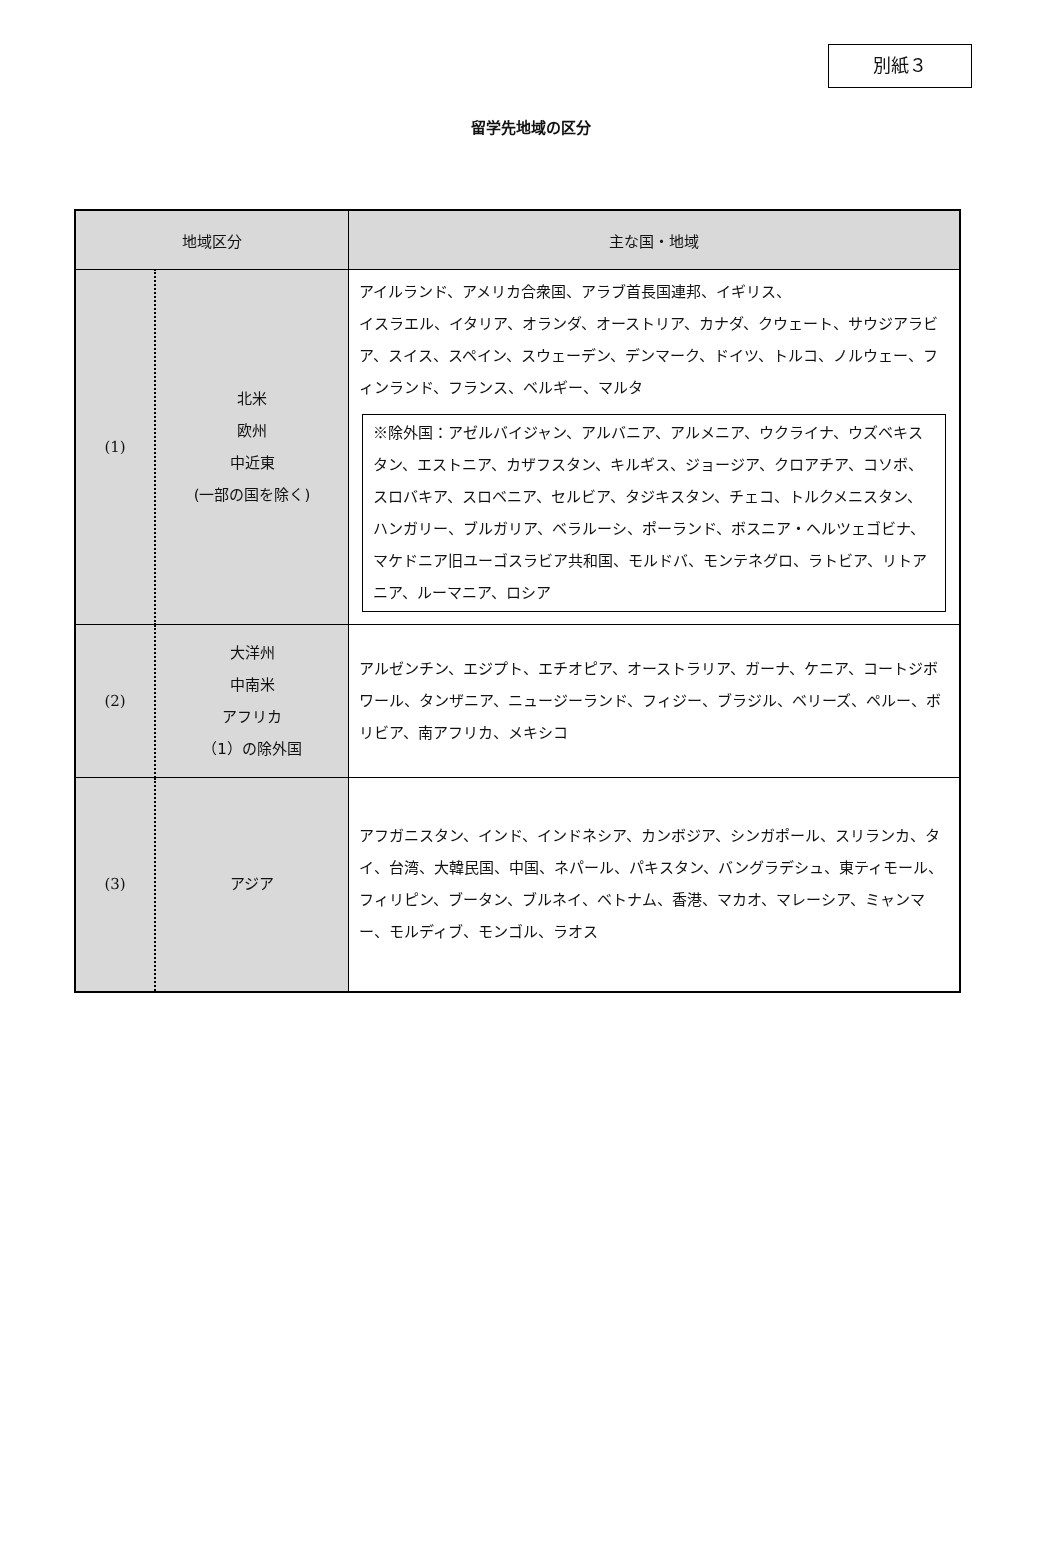別紙３
留学先地域の区分
| 地域区分 | | 主な国・地域 |
| --- | --- | --- |
| (1) | 北米 欧州 中近東 (一部の国を除く) | アイルランド、アメリカ合衆国、アラブ首長国連邦、イギリス、 イスラエル、イタリア、オランダ、オーストリア、カナダ、クウェート、サウジアラビア、スイス、スペイン、スウェーデン、デンマーク、ドイツ、トルコ、ノルウェー、フィンランド、フランス、ベルギー、マルタ ※除外国：アゼルバイジャン、アルバニア、アルメニア、ウクライナ、ウズベキスタン、エストニア、カザフスタン、キルギス、ジョージア、クロアチア、コソボ、スロバキア、スロベニア、セルビア、タジキスタン、チェコ、トルクメニスタン、ハンガリー、ブルガリア、ベラルーシ、ポーランド、ボスニア・ヘルツェゴビナ、マケドニア旧ユーゴスラビア共和国、モルドバ、モンテネグロ、ラトビア、リトアニア、ルーマニア、ロシア |
| (2) | 大洋州 中南米 アフリカ （1）の除外国 | アルゼンチン、エジプト、エチオピア、オーストラリア、ガーナ、ケニア、コートジボワール、タンザニア、ニュージーランド、フィジー、ブラジル、ベリーズ、ペルー、ボリビア、南アフリカ、メキシコ |
| (3) | アジア | アフガニスタン、インド、インドネシア、カンボジア、シンガポール、スリランカ、タイ、台湾、大韓民国、中国、ネパール、パキスタン、バングラデシュ、東ティモール、フィリピン、ブータン、ブルネイ、ベトナム、香港、マカオ、マレーシア、ミャンマー、モルディブ、モンゴル、ラオス |